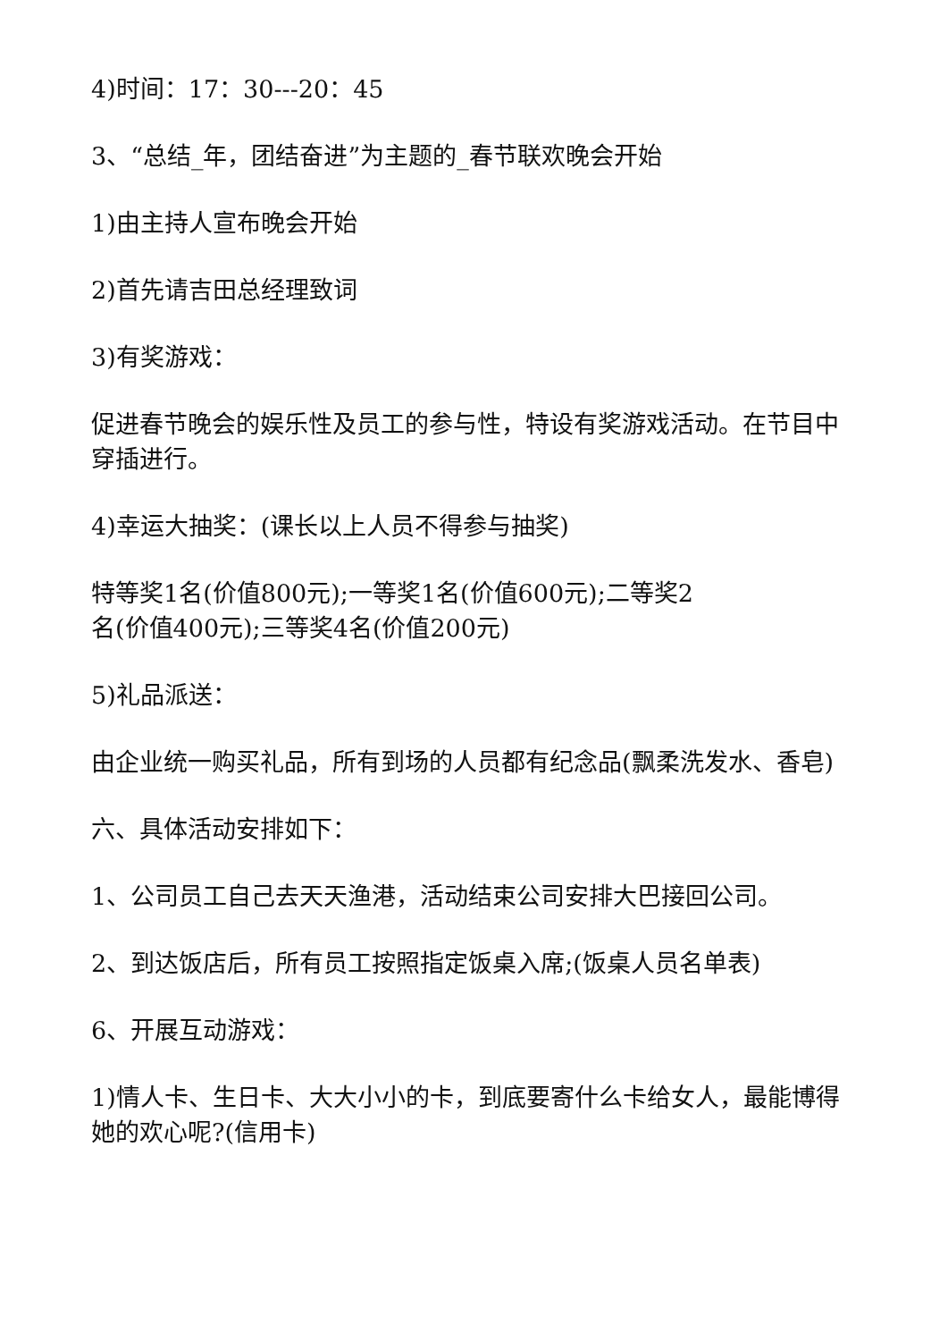4)时间：17：30---20：45
3、“总结_年，团结奋进”为主题的_春节联欢晚会开始
1)由主持人宣布晚会开始
2)首先请吉田总经理致词
3)有奖游戏：
促进春节晚会的娱乐性及员工的参与性，特设有奖游戏活动。在节目中穿插进行。
4)幸运大抽奖：(课长以上人员不得参与抽奖)
特等奖1名(价值800元);一等奖1名(价值600元);二等奖2
名(价值400元);三等奖4名(价值200元)
5)礼品派送：
由企业统一购买礼品，所有到场的人员都有纪念品(飘柔洗发水、香皂)
六、具体活动安排如下：
1、公司员工自己去天天渔港，活动结束公司安排大巴接回公司。
2、到达饭店后，所有员工按照指定饭桌入席;(饭桌人员名单表)
6、开展互动游戏：
1)情人卡、生日卡、大大小小的卡，到底要寄什么卡给女人，最能博得她的欢心呢?(信用卡)